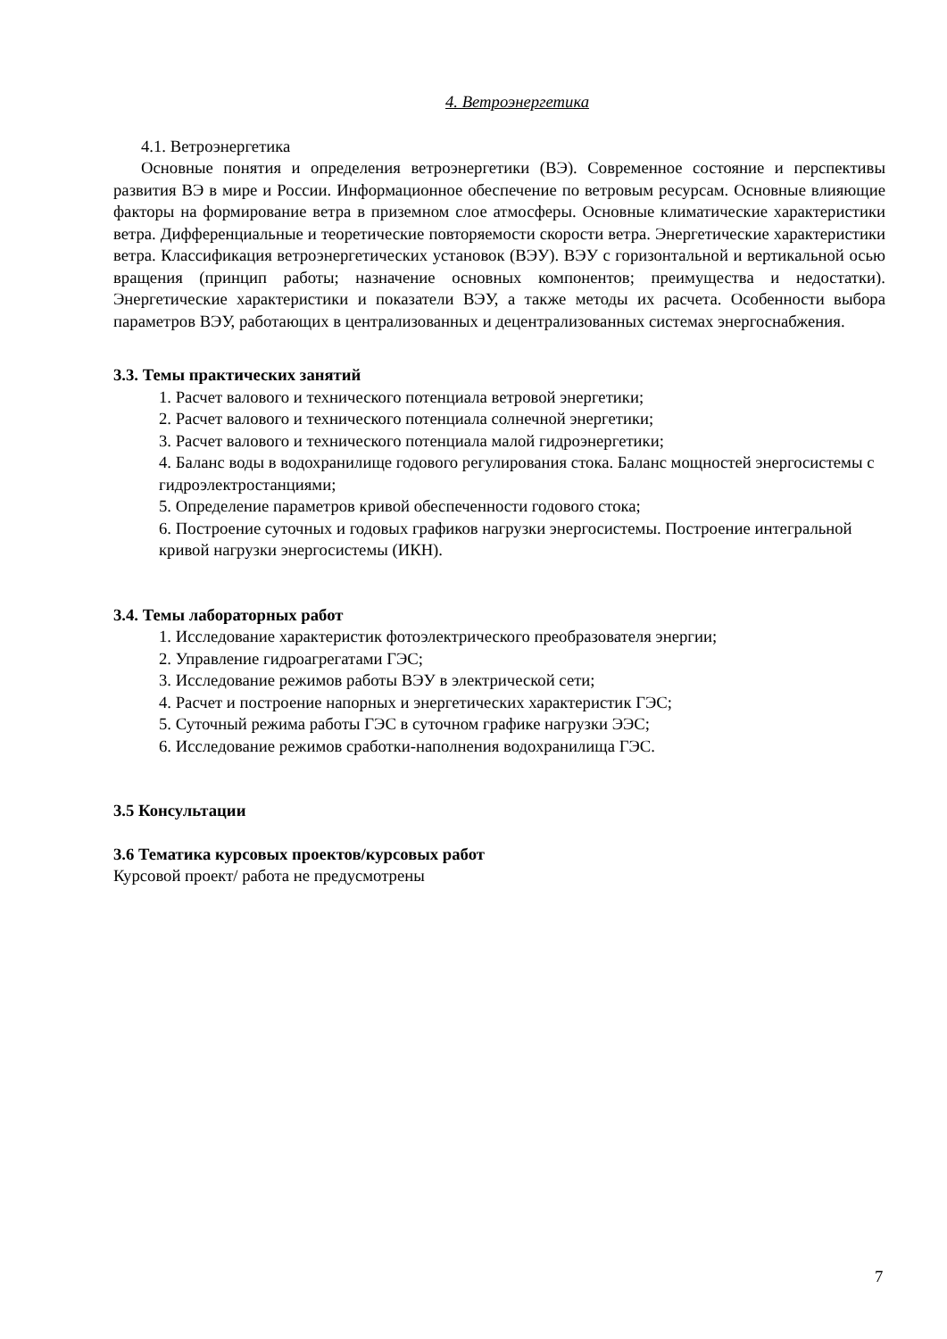4. Ветроэнергетика
4.1. Ветроэнергетика
Основные понятия и определения ветроэнергетики (ВЭ). Современное состояние и перспективы развития ВЭ в мире и России. Информационное обеспечение по ветровым ресурсам. Основные влияющие факторы на формирование ветра в приземном слое атмосферы. Основные климатические характеристики ветра. Дифференциальные и теоретические повторяемости скорости ветра. Энергетические характеристики ветра. Классификация ветроэнергетических установок (ВЭУ). ВЭУ с горизонтальной и вертикальной осью вращения (принцип работы; назначение основных компонентов; преимущества и недостатки). Энергетические характеристики и показатели ВЭУ, а также методы их расчета. Особенности выбора параметров ВЭУ, работающих в централизованных и децентрализованных системах энергоснабжения.
3.3. Темы практических занятий
1. Расчет валового и технического потенциала ветровой энергетики;
2. Расчет валового и технического потенциала солнечной энергетики;
3. Расчет валового и технического потенциала малой гидроэнергетики;
4. Баланс воды в водохранилище годового регулирования стока. Баланс мощностей энергосистемы с гидроэлектростанциями;
5. Определение параметров кривой обеспеченности годового стока;
6. Построение суточных и годовых графиков нагрузки энергосистемы. Построение интегральной кривой нагрузки энергосистемы (ИКН).
3.4. Темы лабораторных работ
1. Исследование характеристик фотоэлектрического преобразователя энергии;
2. Управление гидроагрегатами ГЭС;
3. Исследование режимов работы ВЭУ в электрической сети;
4. Расчет и построение напорных и энергетических характеристик ГЭС;
5. Суточный режима работы ГЭС в суточном графике нагрузки ЭЭС;
6. Исследование режимов сработки-наполнения водохранилища ГЭС.
3.5 Консультации
3.6 Тематика курсовых проектов/курсовых работ
Курсовой проект/ работа не предусмотрены
7